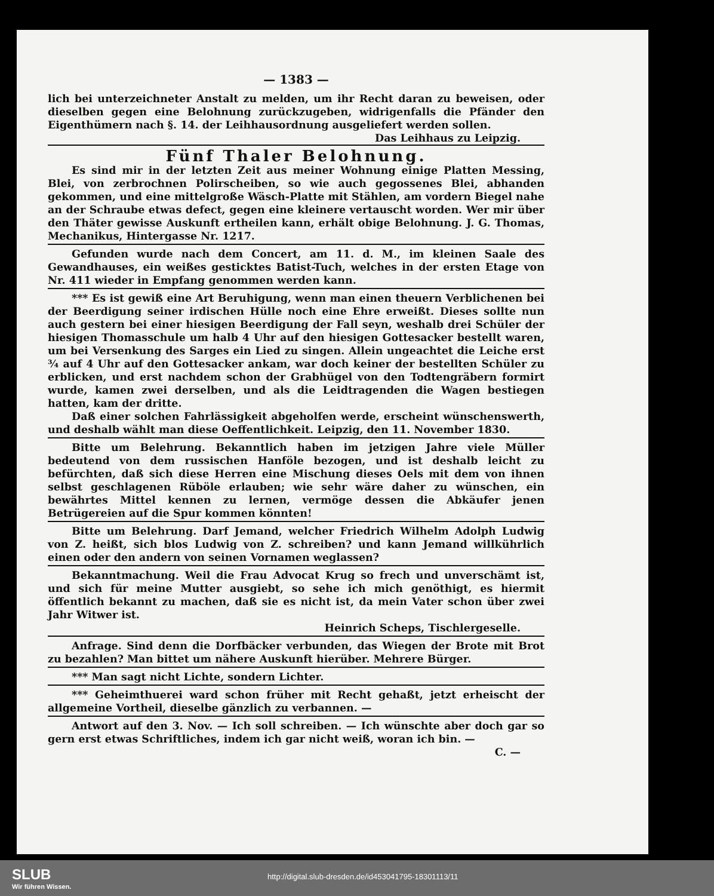— 1383 —
lich bei unterzeichneter Anstalt zu melden, um ihr Recht daran zu beweisen, oder dieselben gegen eine Belohnung zurückzugeben, widrigenfalls die Pfänder den Eigenthümern nach §. 14. der Leihhausordnung ausgeliefert werden sollen.
Das Leihhaus zu Leipzig.
Fünf Thaler Belohnung.
Es sind mir in der letzten Zeit aus meiner Wohnung einige Platten Messing, Blei, von zerbrochnen Polirscheiben, so wie auch gegossenes Blei, abhanden gekommen, und eine mittelgroße Wäsch-Platte mit Stählen, am vordern Biegel nahe an der Schraube etwas defect, gegen eine kleinere vertauscht worden. Wer mir über den Thäter gewisse Auskunft ertheilen kann, erhält obige Belohnung. J. G. Thomas, Mechanikus, Hintergasse Nr. 1217.
Gefunden wurde nach dem Concert, am 11. d. M., im kleinen Saale des Gewandhauses, ein weißes gesticktes Batist-Tuch, welches in der ersten Etage von Nr. 411 wieder in Empfang genommen werden kann.
*** Es ist gewiß eine Art Beruhigung, wenn man einen theuern Verblichenen bei der Beerdigung seiner irdischen Hülle noch eine Ehre erweißt. Dieses sollte nun auch gestern bei einer hiesigen Beerdigung der Fall seyn, weshalb drei Schüler der hiesigen Thomasschule um halb 4 Uhr auf den hiesigen Gottesacker bestellt waren, um bei Versenkung des Sarges ein Lied zu singen. Allein ungeachtet die Leiche erst ¾ auf 4 Uhr auf den Gottesacker ankam, war doch keiner der bestellten Schüler zu erblicken, und erst nachdem schon der Grabhügel von den Todtengräbern formirt wurde, kamen zwei derselben, und als die Leidtragenden die Wagen bestiegen hatten, kam der dritte.
Daß einer solchen Fahrlässigkeit abgeholfen werde, erscheint wünschenswerth, und deshalb wählt man diese Oeffentlichkeit. Leipzig, den 11. November 1830.
Bitte um Belehrung. Bekanntlich haben im jetzigen Jahre viele Müller bedeutend von dem russischen Hanföle bezogen, und ist deshalb leicht zu befürchten, daß sich diese Herren eine Mischung dieses Oels mit dem von ihnen selbst geschlagenen Rüböle erlauben; wie sehr wäre daher zu wünschen, ein bewährtes Mittel kennen zu lernen, vermöge dessen die Abkäufer jenen Betrügereien auf die Spur kommen könnten!
Bitte um Belehrung. Darf Jemand, welcher Friedrich Wilhelm Adolph Ludwig von Z. heißt, sich blos Ludwig von Z. schreiben? und kann Jemand willkührlich einen oder den andern von seinen Vornamen weglassen?
Bekanntmachung. Weil die Frau Advocat Krug so frech und unverschämt ist, und sich für meine Mutter ausgiebt, so sehe ich mich genöthigt, es hiermit öffentlich bekannt zu machen, daß sie es nicht ist, da mein Vater schon über zwei Jahr Witwer ist.
Heinrich Scheps, Tischlergeselle.
Anfrage. Sind denn die Dorfbäcker verbunden, das Wiegen der Brote mit Brot zu bezahlen? Man bittet um nähere Auskunft hierüber. Mehrere Bürger.
*** Man sagt nicht Lichte, sondern Lichter.
*** Geheimthuerei ward schon früher mit Recht gehaßt, jetzt erheischt der allgemeine Vortheil, dieselbe gänzlich zu verbannen. —
Antwort auf den 3. Nov. — Ich soll schreiben. — Ich wünschte aber doch gar so gern erst etwas Schriftliches, indem ich gar nicht weiß, woran ich bin. —
C. —
SLUB
Wir führen Wissen.
http://digital.slub-dresden.de/id453041795-18301113/11